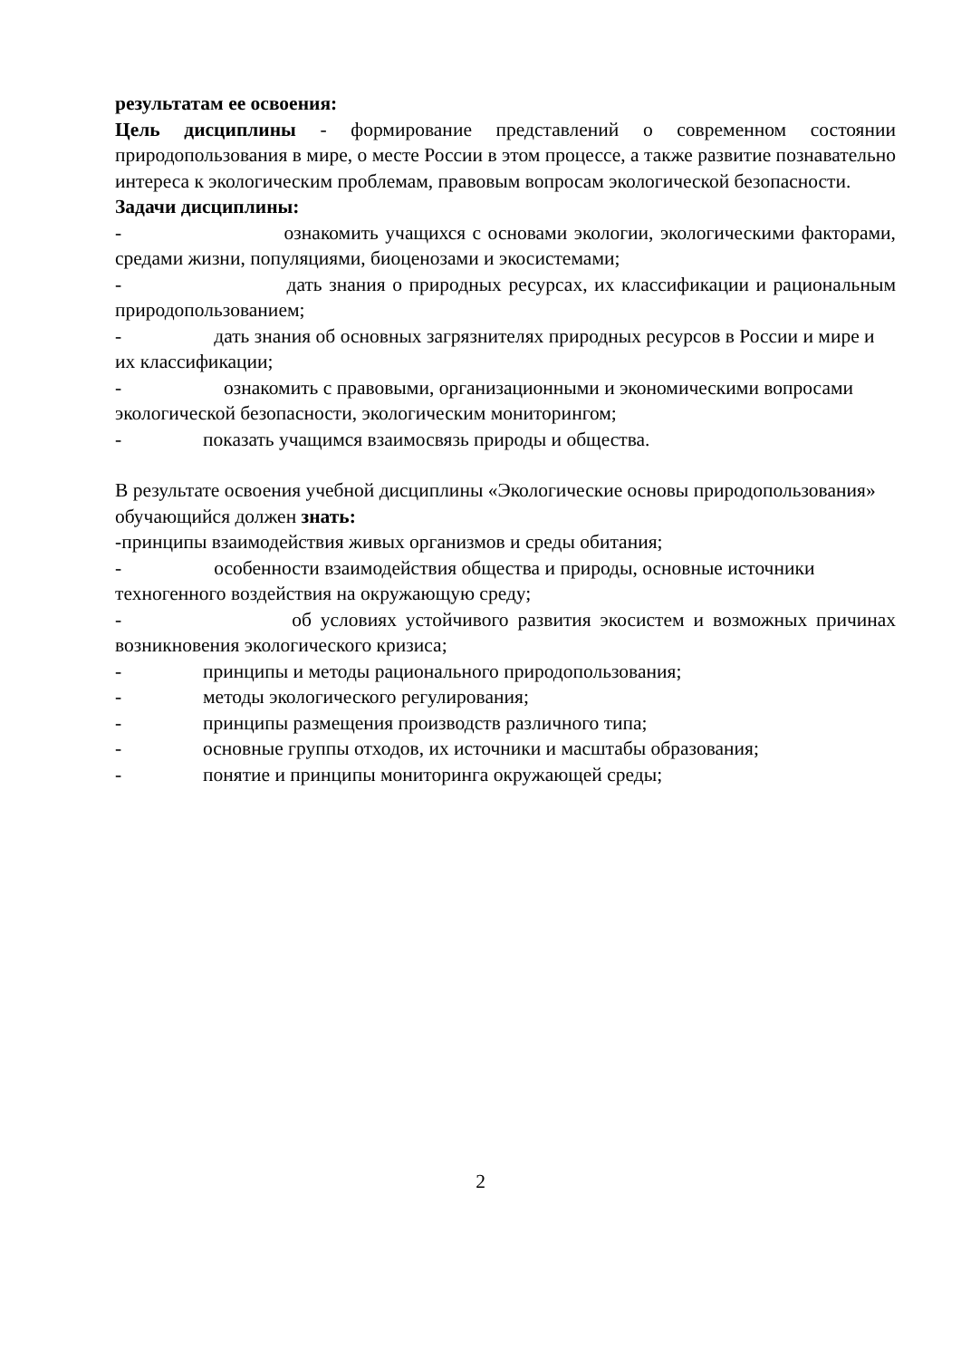результатам ее освоения:
Цель дисциплины - формирование представлений о современном состоянии природопользования в мире, о месте России в этом процессе, а также развитие познавательно интереса к экологическим проблемам, правовым вопросам экологической безопасности.
Задачи дисциплины:
- ознакомить учащихся с основами экологии, экологическими факторами, средами жизни, популяциями, биоценозами и экосистемами;
- дать знания о природных ресурсах, их классификации и рациональным природопользованием;
- дать знания об основных загрязнителях природных ресурсов в России и мире и их классификации;
- ознакомить с правовыми, организационными и экономическими вопросами экологической безопасности, экологическим мониторингом;
- показать учащимся взаимосвязь природы и общества.
В результате освоения учебной дисциплины «Экологические основы природопользования» обучающийся должен знать:
-принципы взаимодействия живых организмов и среды обитания;
- особенности взаимодействия общества и природы, основные источники техногенного воздействия на окружающую среду;
- об условиях устойчивого развития экосистем и возможных причинах возникновения экологического кризиса;
- принципы и методы рационального природопользования;
- методы экологического регулирования;
- принципы размещения производств различного типа;
- основные группы отходов, их источники и масштабы образования;
- понятие и принципы мониторинга окружающей среды;
2